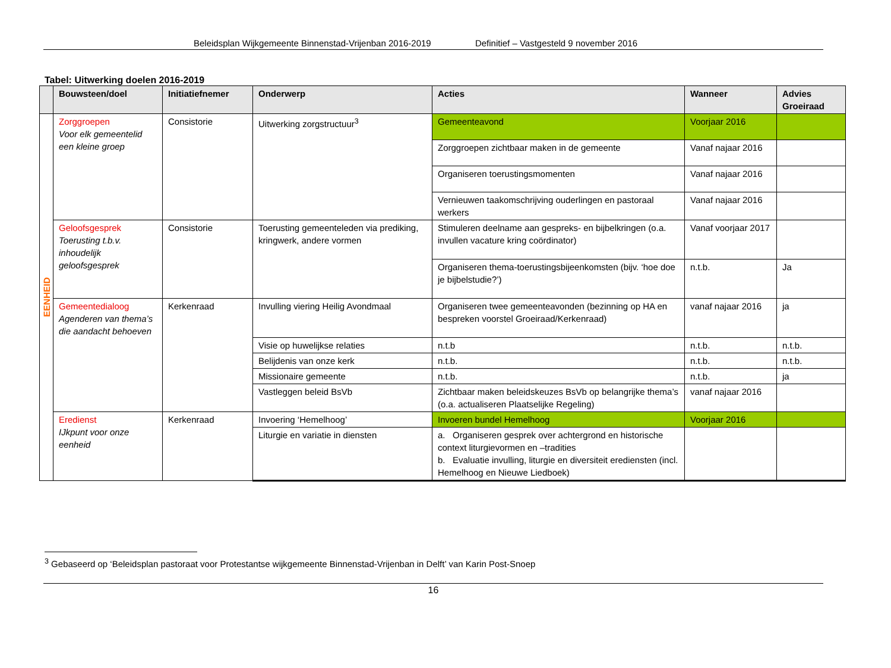Beleidsplan Wijkgemeente Binnenstad-Vrijenban 2016-2019 Definitief – Vastgesteld 9 november 2016
Tabel: Uitwerking doelen 2016-2019
| | Bouwsteen/doel | Initiatiefnemer | Onderwerp | Acties | Wanneer | Advies Groeiraad |
| --- | --- | --- | --- | --- | --- | --- |
| EENHEID | Zorggroepen Voor elk gemeentelid een kleine groep | Consistorie | Uitwerking zorgstructuur<sup>3</sup> | Gemeenteavond | Voorjaar 2016 | |
| | | | | Zorggroepen zichtbaar maken in de gemeente | Vanaf najaar 2016 | |
| | | | | Organiseren toerustingsmomenten | Vanaf najaar 2016 | |
| | | | | Vernieuwen taakomschrijving ouderlingen en pastoraal werkers | Vanaf najaar 2016 | |
| | Geloofsgesprek Toerusting t.b.v. inhoudelijk geloofsgesprek | Consistorie | Toerusting gemeenteleden via prediking, kringwerk, andere vormen | Stimuleren deelname aan gespreks- en bijbelkringen (o.a. invullen vacature kring coördinator) | Vanaf voorjaar 2017 | |
| | | | | Organiseren thema-toerustingsbijeenkomsten (bijv. ‘hoe doe je bijbelstudie?’) | n.t.b. | Ja |
| | Gemeentedialoog Agenderen van thema’s die aandacht behoeven | Kerkenraad | Invulling viering Heilig Avondmaal | Organiseren twee gemeenteavonden (bezinning op HA en bespreken voorstel Groeiraad/Kerkenraad) | vanaf najaar 2016 | ja |
| | | | Visie op huwelijkse relaties | n.t.b | n.t.b. | n.t.b. |
| | | | Belijdenis van onze kerk | n.t.b. | n.t.b. | n.t.b. |
| | | | Missionaire gemeente | n.t.b. | n.t.b. | ja |
| | | | Vastleggen beleid BsVb | Zichtbaar maken beleidskeuzes BsVb op belangrijke thema’s (o.a. actualiseren Plaatselijke Regeling) | vanaf najaar 2016 | |
| | Eredienst IJkpunt voor onze eenheid | Kerkenraad | Invoering ‘Hemelhoog’ | Invoeren bundel Hemelhoog | Voorjaar 2016 | |
| | | | Liturgie en variatie in diensten | a. Organiseren gesprek over achtergrond en historische context liturgievormen en –tradities b. Evaluatie invulling, liturgie en diversiteit erediensten (incl. Hemelhoog en Nieuwe Liedboek) | | |
<sup>3</sup> Gebaseerd op ‘Beleidsplan pastoraat voor Protestantse wijkgemeente Binnenstad-Vrijenban in Delft’ van Karin Post-Snoep
16